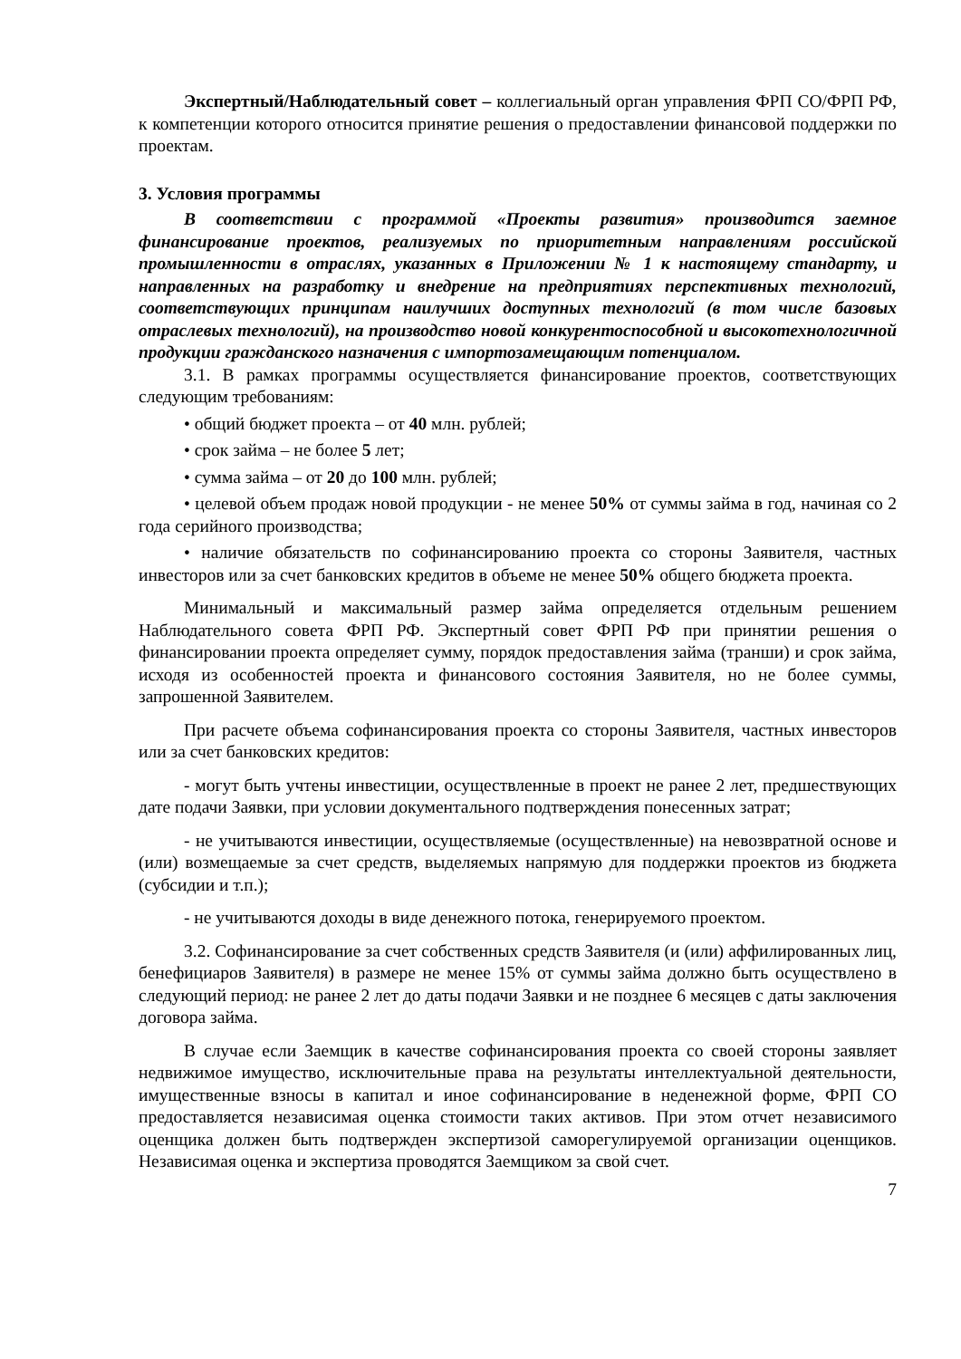Экспертный/Наблюдательный совет – коллегиальный орган управления ФРП СО/ФРП РФ, к компетенции которого относится принятие решения о предоставлении финансовой поддержки по проектам.
3. Условия программы
В соответствии с программой «Проекты развития» производится заемное финансирование проектов, реализуемых по приоритетным направлениям российской промышленности в отраслях, указанных в Приложении № 1 к настоящему стандарту, и направленных на разработку и внедрение на предприятиях перспективных технологий, соответствующих принципам наилучших доступных технологий (в том числе базовых отраслевых технологий), на производство новой конкурентоспособной и высокотехнологичной продукции гражданского назначения с импортозамещающим потенциалом.
3.1. В рамках программы осуществляется финансирование проектов, соответствующих следующим требованиям:
• общий бюджет проекта – от 40 млн. рублей;
• срок займа – не более 5 лет;
• сумма займа – от 20 до 100 млн. рублей;
• целевой объем продаж новой продукции - не менее 50% от суммы займа в год, начиная со 2 года серийного производства;
• наличие обязательств по софинансированию проекта со стороны Заявителя, частных инвесторов или за счет банковских кредитов в объеме не менее 50% общего бюджета проекта.
Минимальный и максимальный размер займа определяется отдельным решением Наблюдательного совета ФРП РФ. Экспертный совет ФРП РФ при принятии решения о финансировании проекта определяет сумму, порядок предоставления займа (транши) и срок займа, исходя из особенностей проекта и финансового состояния Заявителя, но не более суммы, запрошенной Заявителем.
При расчете объема софинансирования проекта со стороны Заявителя, частных инвесторов или за счет банковских кредитов:
- могут быть учтены инвестиции, осуществленные в проект не ранее 2 лет, предшествующих дате подачи Заявки, при условии документального подтверждения понесенных затрат;
- не учитываются инвестиции, осуществляемые (осуществленные) на невозвратной основе и (или) возмещаемые за счет средств, выделяемых напрямую для поддержки проектов из бюджета (субсидии и т.п.);
- не учитываются доходы в виде денежного потока, генерируемого проектом.
3.2. Софинансирование за счет собственных средств Заявителя (и (или) аффилированных лиц, бенефициаров Заявителя) в размере не менее 15% от суммы займа должно быть осуществлено в следующий период: не ранее 2 лет до даты подачи Заявки и не позднее 6 месяцев с даты заключения договора займа.
В случае если Заемщик в качестве софинансирования проекта со своей стороны заявляет недвижимое имущество, исключительные права на результаты интеллектуальной деятельности, имущественные взносы в капитал и иное софинансирование в неденежной форме, ФРП СО предоставляется независимая оценка стоимости таких активов. При этом отчет независимого оценщика должен быть подтвержден экспертизой саморегулируемой организации оценщиков. Независимая оценка и экспертиза проводятся Заемщиком за свой счет.
7